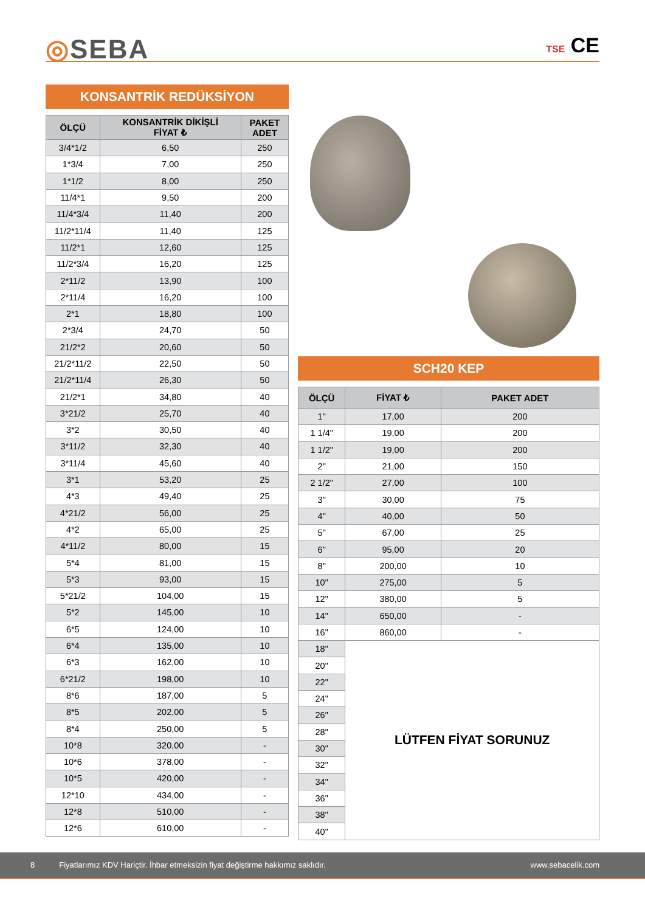◎SEBA TSE CE
KONSANTRİK REDÜKSİYON
| ÖLÇÜ | KONSANTRİK DİKİŞLİ FİYAT ₺ | PAKET ADET |
| --- | --- | --- |
| 3/4*1/2 | 6,50 | 250 |
| 1*3/4 | 7,00 | 250 |
| 1*1/2 | 8,00 | 250 |
| 11/4*1 | 9,50 | 200 |
| 11/4*3/4 | 11,40 | 200 |
| 11/2*11/4 | 11,40 | 125 |
| 11/2*1 | 12,60 | 125 |
| 11/2*3/4 | 16,20 | 125 |
| 2*11/2 | 13,90 | 100 |
| 2*11/4 | 16,20 | 100 |
| 2*1 | 18,80 | 100 |
| 2*3/4 | 24,70 | 50 |
| 21/2*2 | 20,60 | 50 |
| 21/2*11/2 | 22,50 | 50 |
| 21/2*11/4 | 26,30 | 50 |
| 21/2*1 | 34,80 | 40 |
| 3*21/2 | 25,70 | 40 |
| 3*2 | 30,50 | 40 |
| 3*11/2 | 32,30 | 40 |
| 3*11/4 | 45,60 | 40 |
| 3*1 | 53,20 | 25 |
| 4*3 | 49,40 | 25 |
| 4*21/2 | 56,00 | 25 |
| 4*2 | 65,00 | 25 |
| 4*11/2 | 80,00 | 15 |
| 5*4 | 81,00 | 15 |
| 5*3 | 93,00 | 15 |
| 5*21/2 | 104,00 | 15 |
| 5*2 | 145,00 | 10 |
| 6*5 | 124,00 | 10 |
| 6*4 | 135,00 | 10 |
| 6*3 | 162,00 | 10 |
| 6*21/2 | 198,00 | 10 |
| 8*6 | 187,00 | 5 |
| 8*5 | 202,00 | 5 |
| 8*4 | 250,00 | 5 |
| 10*8 | 320,00 | - |
| 10*6 | 378,00 | - |
| 10*5 | 420,00 | - |
| 12*10 | 434,00 | - |
| 12*8 | 510,00 | - |
| 12*6 | 610,00 | - |
SCH20 KEP
| ÖLÇÜ | FİYAT ₺ | PAKET ADET |
| --- | --- | --- |
| 1" | 17,00 | 200 |
| 1 1/4" | 19,00 | 200 |
| 1 1/2" | 19,00 | 200 |
| 2" | 21,00 | 150 |
| 2 1/2" | 27,00 | 100 |
| 3" | 30,00 | 75 |
| 4" | 40,00 | 50 |
| 5" | 67,00 | 25 |
| 6" | 95,00 | 20 |
| 8" | 200,00 | 10 |
| 10" | 275,00 | 5 |
| 12" | 380,00 | 5 |
| 14" | 650,00 | - |
| 16" | 860,00 | - |
| 18" | LÜTFEN FİYAT SORUNUZ | |
| 20" | | |
| 22" | | |
| 24" | | |
| 26" | | |
| 28" | | |
| 30" | | |
| 32" | | |
| 34" | | |
| 36" | | |
| 38" | | |
| 40" | | |
8 Fiyatlarımız KDV Hariçtir. İhbar etmeksizin fiyat değiştirme hakkımız saklıdır. www.sebacelik.com